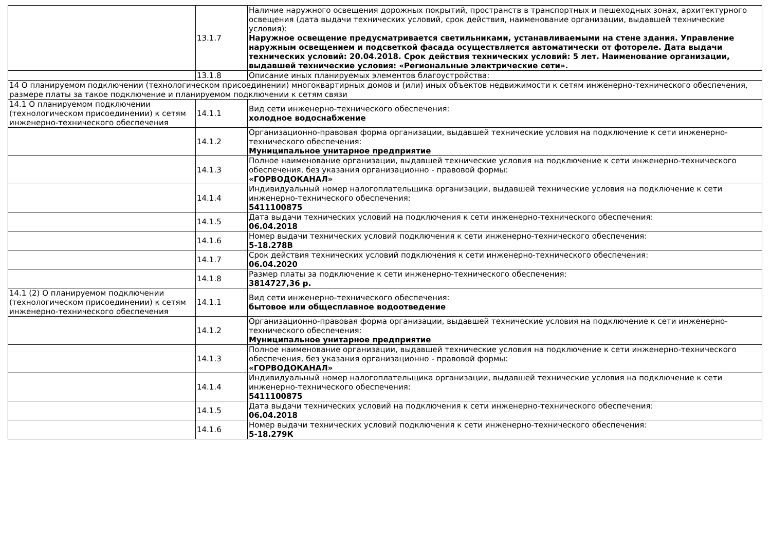| | 13.1.7 | Наличие наружного освещения дорожных покрытий, пространств в транспортных и пешеходных зонах, архитектурного освещения (дата выдачи технических условий, срок действия, наименование организации, выдавшей технические условия): Наружное освещение предусматривается светильниками, устанавливаемыми на стене здания. Управление наружным освещением и подсветкой фасада осуществляется автоматически от фотореле. Дата выдачи технических условий: 20.04.2018. Срок действия технических условий: 5 лет. Наименование организации, выдавшей технические условия: «Региональные электрические сети». |
| | 13.1.8 | Описание иных планируемых элементов благоустройства: |
| 14 О планируемом подключении (технологическом присоединении) многоквартирных домов и (или) иных объектов недвижимости к сетям инженерно-технического обеспечения, размере платы за такое подключение и планируемом подключении к сетям связи | | |
| 14.1 О планируемом подключении (технологическом присоединении) к сетям инженерно-технического обеспечения | 14.1.1 | Вид сети инженерно-технического обеспечения: холодное водоснабжение |
| | 14.1.2 | Организационно-правовая форма организации, выдавшей технические условия на подключение к сети инженерно-технического обеспечения: Муниципальное унитарное предприятие |
| | 14.1.3 | Полное наименование организации, выдавшей технические условия на подключение к сети инженерно-технического обеспечения, без указания организационно - правовой формы: «ГОРВОДОКАНАЛ» |
| | 14.1.4 | Индивидуальный номер налогоплательщика организации, выдавшей технические условия на подключение к сети инженерно-технического обеспечения: 5411100875 |
| | 14.1.5 | Дата выдачи технических условий на подключения к сети инженерно-технического обеспечения: 06.04.2018 |
| | 14.1.6 | Номер выдачи технических условий подключения к сети инженерно-технического обеспечения: 5-18.278В |
| | 14.1.7 | Срок действия технических условий подключения к сети инженерно-технического обеспечения: 06.04.2020 |
| | 14.1.8 | Размер платы за подключение к сети инженерно-технического обеспечения: 3814727,36 р. |
| 14.1 (2) О планируемом подключении (технологическом присоединении) к сетям инженерно-технического обеспечения | 14.1.1 | Вид сети инженерно-технического обеспечения: бытовое или общесплавное водоотведение |
| | 14.1.2 | Организационно-правовая форма организации, выдавшей технические условия на подключение к сети инженерно-технического обеспечения: Муниципальное унитарное предприятие |
| | 14.1.3 | Полное наименование организации, выдавшей технические условия на подключение к сети инженерно-технического обеспечения, без указания организационно - правовой формы: «ГОРВОДОКАНАЛ» |
| | 14.1.4 | Индивидуальный номер налогоплательщика организации, выдавшей технические условия на подключение к сети инженерно-технического обеспечения: 5411100875 |
| | 14.1.5 | Дата выдачи технических условий на подключения к сети инженерно-технического обеспечения: 06.04.2018 |
| | 14.1.6 | Номер выдачи технических условий подключения к сети инженерно-технического обеспечения: 5-18.279К |